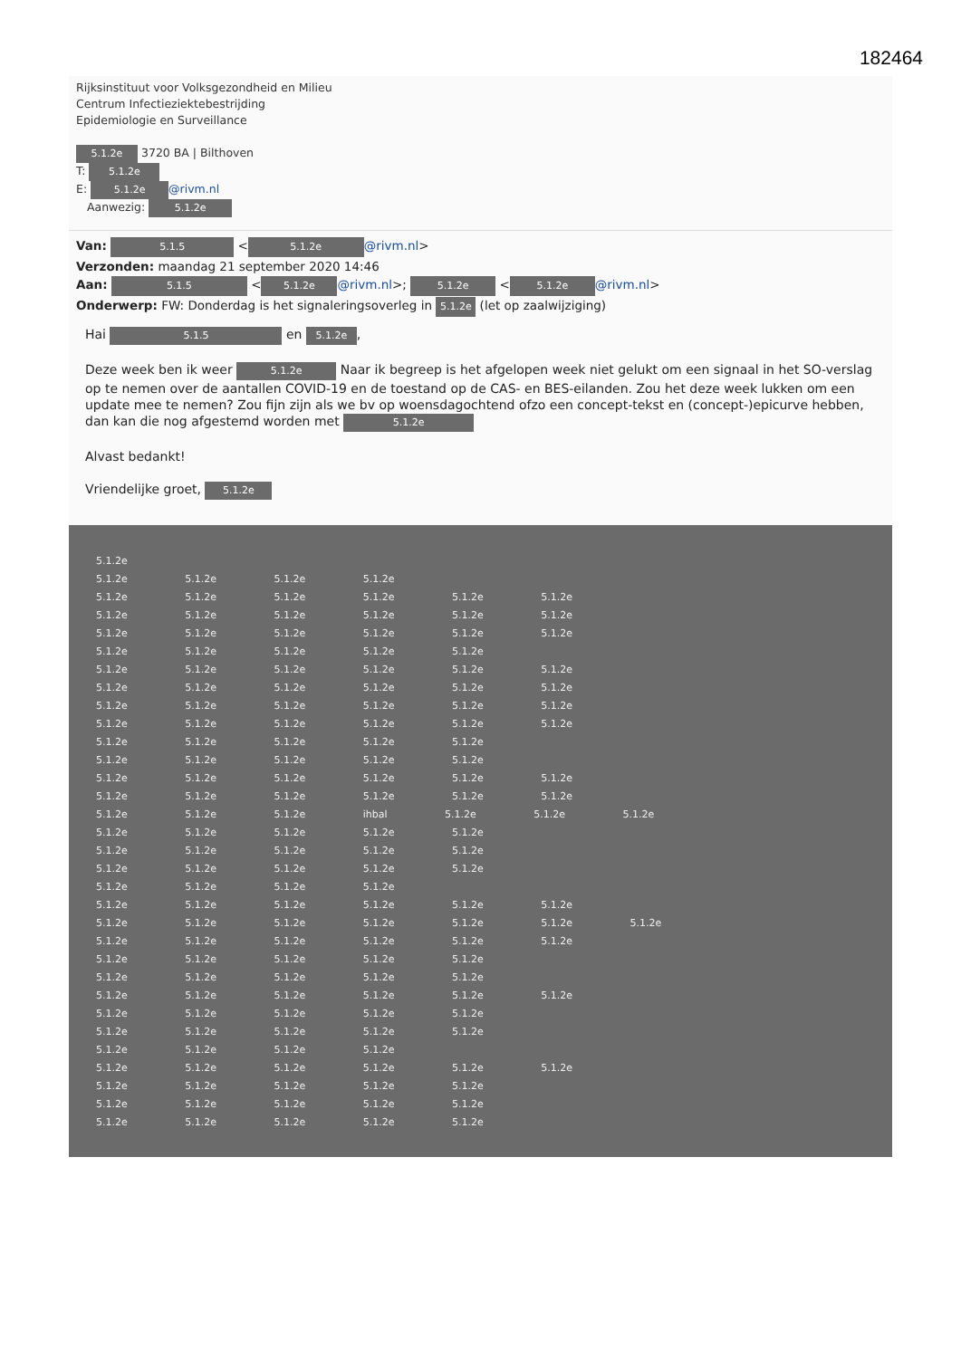182464
Rijksinstituut voor Volksgezondheid en Milieu
Centrum Infectieziektebestrijding
Epidemiologie en Surveillance
5.1.2e 3720 BA | Bilthoven
T: 5.1.2e
E: 5.1.2e @rivm.nl
Aanwezig: 5.1.2e
Van: 5.1.5 < 5.1.2e @rivm.nl>
Verzonden: maandag 21 september 2020 14:46
Aan: 5.1.5 < 5.1.2e @rivm.nl>; 5.1.2e < 5.1.2e @rivm.nl>
Onderwerp: FW: Donderdag is het signaleringsoverleg in 5.1.2e (let op zaalwijziging)
Hai 5.1.5 en 5.1.2e,
Deze week ben ik weer 5.1.2e Naar ik begreep is het afgelopen week niet gelukt om een signaal in het SO-verslag op te nemen over de aantallen COVID-19 en de toestand op de CAS- en BES-eilanden. Zou het deze week lukken om een update mee te nemen? Zou fijn zijn als we bv op woensdagochtend ofzo een concept-tekst en (concept-)epicurve hebben, dan kan die nog afgestemd worden met 5.1.2e
Alvast bedankt!
Vriendelijke groet, 5.1.2e
5.1.2e
5.1.2e 5.1.2e 5.1.2e 5.1.2e
5.1.2e 5.1.2e 5.1.2e 5.1.2e 5.1.2e 5.1.2e
5.1.2e 5.1.2e 5.1.2e 5.1.2e 5.1.2e 5.1.2e
5.1.2e 5.1.2e 5.1.2e 5.1.2e 5.1.2e 5.1.2e
5.1.2e 5.1.2e 5.1.2e 5.1.2e 5.1.2e
5.1.2e 5.1.2e 5.1.2e 5.1.2e 5.1.2e 5.1.2e
5.1.2e 5.1.2e 5.1.2e 5.1.2e 5.1.2e 5.1.2e
5.1.2e 5.1.2e 5.1.2e 5.1.2e 5.1.2e 5.1.2e
5.1.2e 5.1.2e 5.1.2e 5.1.2e 5.1.2e 5.1.2e
5.1.2e 5.1.2e 5.1.2e 5.1.2e 5.1.2e
5.1.2e 5.1.2e 5.1.2e 5.1.2e 5.1.2e
5.1.2e 5.1.2e 5.1.2e 5.1.2e 5.1.2e 5.1.2e
5.1.2e 5.1.2e 5.1.2e 5.1.2e 5.1.2e 5.1.2e
5.1.2e 5.1.2e 5.1.2e ihbal 5.1.2e 5.1.2e 5.1.2e
5.1.2e 5.1.2e 5.1.2e 5.1.2e 5.1.2e
5.1.2e 5.1.2e 5.1.2e 5.1.2e 5.1.2e
5.1.2e 5.1.2e 5.1.2e 5.1.2e 5.1.2e
5.1.2e 5.1.2e 5.1.2e 5.1.2e
5.1.2e 5.1.2e 5.1.2e 5.1.2e 5.1.2e 5.1.2e
5.1.2e 5.1.2e 5.1.2e 5.1.2e 5.1.2e 5.1.2e 5.1.2e
5.1.2e 5.1.2e 5.1.2e 5.1.2e 5.1.2e 5.1.2e
5.1.2e 5.1.2e 5.1.2e 5.1.2e 5.1.2e
5.1.2e 5.1.2e 5.1.2e 5.1.2e 5.1.2e
5.1.2e 5.1.2e 5.1.2e 5.1.2e 5.1.2e 5.1.2e
5.1.2e 5.1.2e 5.1.2e 5.1.2e 5.1.2e
5.1.2e 5.1.2e 5.1.2e 5.1.2e 5.1.2e
5.1.2e 5.1.2e 5.1.2e 5.1.2e
5.1.2e 5.1.2e 5.1.2e 5.1.2e 5.1.2e 5.1.2e
5.1.2e 5.1.2e 5.1.2e 5.1.2e 5.1.2e
5.1.2e 5.1.2e 5.1.2e 5.1.2e 5.1.2e
5.1.2e 5.1.2e 5.1.2e 5.1.2e 5.1.2e